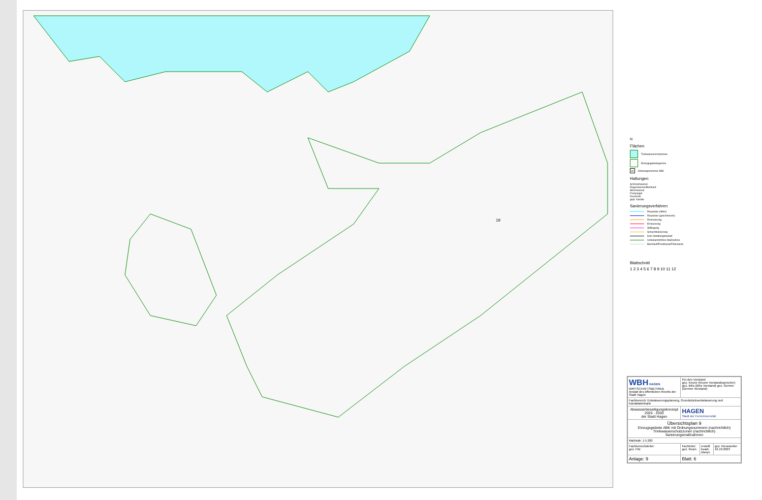19
N
Flächen
Trinkwasserschutzzone
Einzugsgebietsgrenze
49 Ordnungsnummer ABK
Haltungen
Schmutzwasser
Regenwasser/Bachlauf
Mischwasser
Freispiegel
Druckrohr
gepl. Kanäle
Sanierungsverfahren
Reparatur (offen)
Reparatur (geschlossen)
Renovierung
Erneuerung
Stilllegung
Schachtsanierung
Kein Handlungsbedarf
Unbekannt/Ohne Maßnahme
Bachlauf/Privatkanal/Fiktivkanal
Blattschnitt
1 2 3 4 5 6 7 8 9 10 11 12
| WBH HAGEN WIRTSCHAFTSBETRIEB Anstalt des öffentlichen Rechts der Stadt Hagen | Für den Vorstand gez. Keune (Keune Vorstandssprecher) gez. Bihs (Bihs Vorstand) gez. Germer (Germer Vorstand) | | |
| Fachbereich: Entwässerungsplanung, Grundstücksentwässerung und Kanaldatenbank | | | |
| Abwasserbeseitigungskonzept 2025 - 2030 der Stadt Hagen | HAGEN Stadt der FernUniversität | | |
| Übersichtsplan 9 Einzugsgebiete ABK mit Ordnungsnummern (nachrichtlich) Trinkwasserschutzzonen (nachrichtlich) Sanierungsmaßnahmen | | | |
| Maßstab: 1:5.200 | | | |
| Fachbereichsleiter: gez. Fitz | Fachleiter: gez. Rosin | erstellt bearb. überpr. | gez. Kiesewetter 16.10.2023 |
| Anlage: 9 | Blatt: 6 | | |